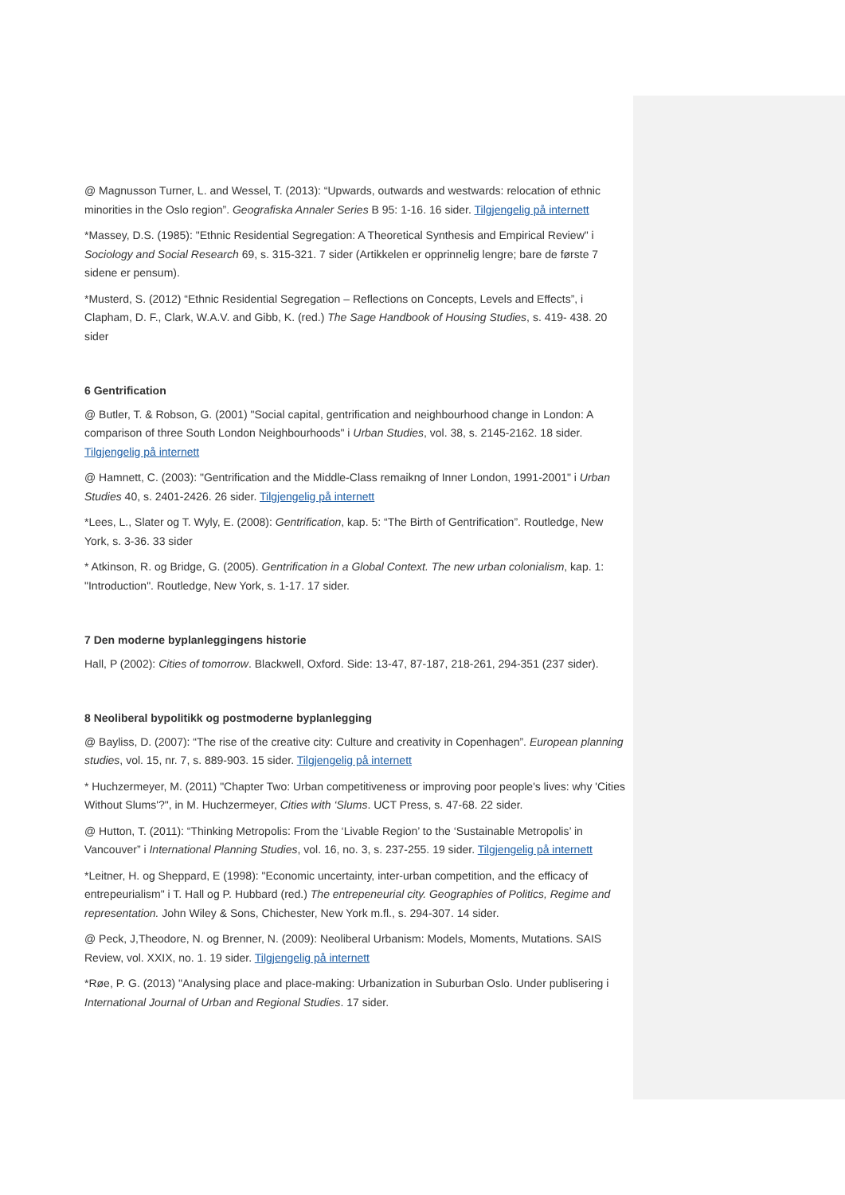@ Magnusson Turner, L. and Wessel, T. (2013): “Upwards, outwards and westwards: relocation of ethnic minorities in the Oslo region”. Geografiska Annaler Series B 95: 1-16. 16 sider. Tilgjengelig på internett
*Massey, D.S. (1985): "Ethnic Residential Segregation: A Theoretical Synthesis and Empirical Review" i Sociology and Social Research 69, s. 315-321. 7 sider (Artikkelen er opprinnelig lengre; bare de første 7 sidene er pensum).
*Musterd, S. (2012) “Ethnic Residential Segregation – Reflections on Concepts, Levels and Effects”, i Clapham, D. F., Clark, W.A.V. and Gibb, K. (red.) The Sage Handbook of Housing Studies, s. 419- 438. 20 sider
6 Gentrification
@ Butler, T. & Robson, G. (2001) "Social capital, gentrification and neighbourhood change in London: A comparison of three South London Neighbourhoods" i Urban Studies, vol. 38, s. 2145-2162. 18 sider. Tilgjengelig på internett
@ Hamnett, C. (2003): "Gentrification and the Middle-Class remaikng of Inner London, 1991-2001" i Urban Studies 40, s. 2401-2426. 26 sider. Tilgjengelig på internett
*Lees, L., Slater og T. Wyly, E. (2008): Gentrification, kap. 5: “The Birth of Gentrification”. Routledge, New York, s. 3-36. 33 sider
* Atkinson, R. og Bridge, G. (2005). Gentrification in a Global Context. The new urban colonialism, kap. 1: "Introduction". Routledge, New York, s. 1-17. 17 sider.
7 Den moderne byplanleggingens historie
Hall, P (2002): Cities of tomorrow. Blackwell, Oxford. Side: 13-47, 87-187, 218-261, 294-351 (237 sider).
8 Neoliberal bypolitikk og postmoderne byplanlegging
@ Bayliss, D. (2007): “The rise of the creative city: Culture and creativity in Copenhagen”. European planning studies, vol. 15, nr. 7, s. 889-903. 15 sider. Tilgjengelig på internett
* Huchzermeyer, M. (2011) "Chapter Two: Urban competitiveness or improving poor people's lives: why 'Cities Without Slums'?", in M. Huchzermeyer, Cities with ‘Slums. UCT Press, s. 47-68. 22 sider.
@ Hutton, T. (2011): “Thinking Metropolis: From the ‘Livable Region’ to the ‘Sustainable Metropolis’ in Vancouver” i International Planning Studies, vol. 16, no. 3, s. 237-255. 19 sider. Tilgjengelig på internett
*Leitner, H. og Sheppard, E (1998): "Economic uncertainty, inter-urban competition, and the efficacy of entrepeurialism" i T. Hall og P. Hubbard (red.) The entrepeneurial city. Geographies of Politics, Regime and representation. John Wiley & Sons, Chichester, New York m.fl., s. 294-307. 14 sider.
@ Peck, J,Theodore, N. og Brenner, N. (2009): Neoliberal Urbanism: Models, Moments, Mutations. SAIS Review, vol. XXIX, no. 1. 19 sider. Tilgjengelig på internett
*Røe, P. G. (2013) "Analysing place and place-making: Urbanization in Suburban Oslo. Under publisering i International Journal of Urban and Regional Studies. 17 sider.